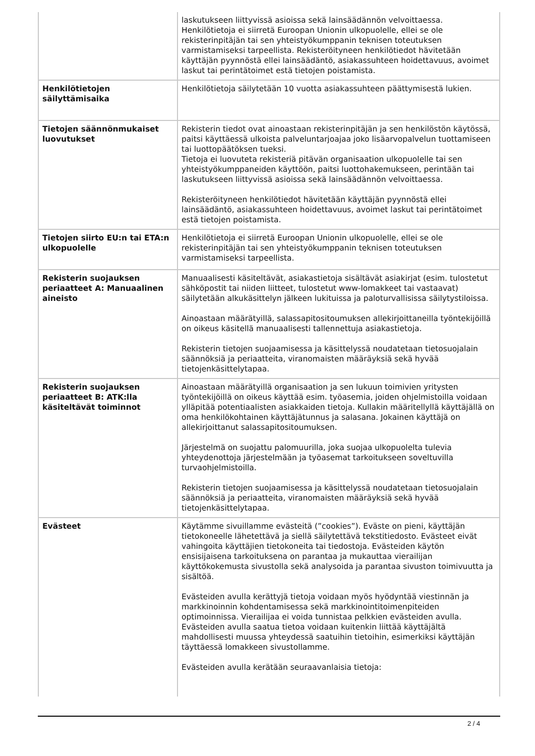| | laskutukseen liittyvissä asioissa sekä lainsäädännön velvoittaessa. Henkilötietoja ei siirretä Euroopan Unionin ulkopuolelle, ellei se ole rekisterinpitäjän tai sen yhteistyökumppanin teknisen toteutuksen varmistamiseksi tarpeellista. Rekisteröityneen henkilötiedot hävitetään käyttäjän pyynnöstä ellei lainsäädäntö, asiakassuhteen hoidettavuus, avoimet laskut tai perintätoimet estä tietojen poistamista. |
| Henkilötietojen säilyttämisaika | Henkilötietoja säilytetään 10 vuotta asiakassuhteen päättymisestä lukien. |
| Tietojen säännönmukaiset luovutukset | Rekisterin tiedot ovat ainoastaan rekisterinpitäjän ja sen henkilöstön käytössä, paitsi käyttäessä ulkoista palveluntarjoajaa joko lisäarvopalvelun tuottamiseen tai luottopäätöksen tueksi. Tietoja ei luovuteta rekisteriä pitävän organisaation ulkopuolelle tai sen yhteistyökumppaneiden käyttöön, paitsi luottohakemukseen, perintään tai laskutukseen liittyvissä asioissa sekä lainsäädännön velvoittaessa. Rekisteröityneen henkilötiedot hävitetään käyttäjän pyynnöstä ellei lainsäädäntö, asiakassuhteen hoidettavuus, avoimet laskut tai perintätoimet estä tietojen poistamista. |
| Tietojen siirto EU:n tai ETA:n ulkopuolelle | Henkilötietoja ei siirretä Euroopan Unionin ulkopuolelle, ellei se ole rekisterinpitäjän tai sen yhteistyökumppanin teknisen toteutuksen varmistamiseksi tarpeellista. |
| Rekisterin suojauksen periaatteet A: Manuaalinen aineisto | Manuaalisesti käsiteltävät, asiakastietoja sisältävät asiakirjat (esim. tulostetut sähköpostit tai niiden liitteet, tulostetut www-lomakkeet tai vastaavat) säilytetään alkukäsittelyn jälkeen lukituissa ja paloturvallisissa säilytystiloissa. Ainoastaan määrätyillä, salassapitositoumuksen allekirjoittaneilla työntekijöillä on oikeus käsitellä manuaalisesti tallennettuja asiakastietoja. Rekisterin tietojen suojaamisessa ja käsittelyssä noudatetaan tietosuojalain säännöksiä ja periaatteita, viranomaisten määräyksiä sekä hyvää tietojenkäsittelytapaa. |
| Rekisterin suojauksen periaatteet B: ATK:lla käsiteltävät toiminnot | Ainoastaan määrätyillä organisaation ja sen lukuun toimivien yritysten työntekijöillä on oikeus käyttää esim. työasemia, joiden ohjelmistoilla voidaan ylläpitää potentiaalisten asiakkaiden tietoja. Kullakin määritellyllä käyttäjällä on oma henkilökohtainen käyttäjätunnus ja salasana. Jokainen käyttäjä on allekirjoittanut salassapitositoumuksen. Järjestelmä on suojattu palomuurilla, joka suojaa ulkopuolelta tulevia yhteydenottoja järjestelmään ja työasemat tarkoitukseen soveltuvilla turvaohjelmistoilla. Rekisterin tietojen suojaamisessa ja käsittelyssä noudatetaan tietosuojalain säännöksiä ja periaatteita, viranomaisten määräyksiä sekä hyvää tietojenkäsittelytapaa. |
| Evästeet | Käytämme sivuillamme evästeitä (”cookies”). Eväste on pieni, käyttäjän tietokoneelle lähetettävä ja siellä säilytettävä tekstitiedosto. Evästeet eivät vahingoita käyttäjien tietokoneita tai tiedostoja. Evästeiden käytön ensisijaisena tarkoituksena on parantaa ja mukauttaa vierailijan käyttökokemusta sivustolla sekä analysoida ja parantaa sivuston toimivuutta ja sisältöä. Evästeiden avulla kerättyjä tietoja voidaan myös hyödyntää viestinnän ja markkinoinnin kohdentamisessa sekä markkinointitoimenpiteiden optimoinnissa. Vierailijaa ei voida tunnistaa pelkkien evästeiden avulla. Evästeiden avulla saatua tietoa voidaan kuitenkin liittää käyttäjältä mahdollisesti muussa yhteydessä saatuihin tietoihin, esimerkiksi käyttäjän täyttäessä lomakkeen sivustollamme. Evästeiden avulla kerätään seuraavanlaisia tietoja: |
2 / 4